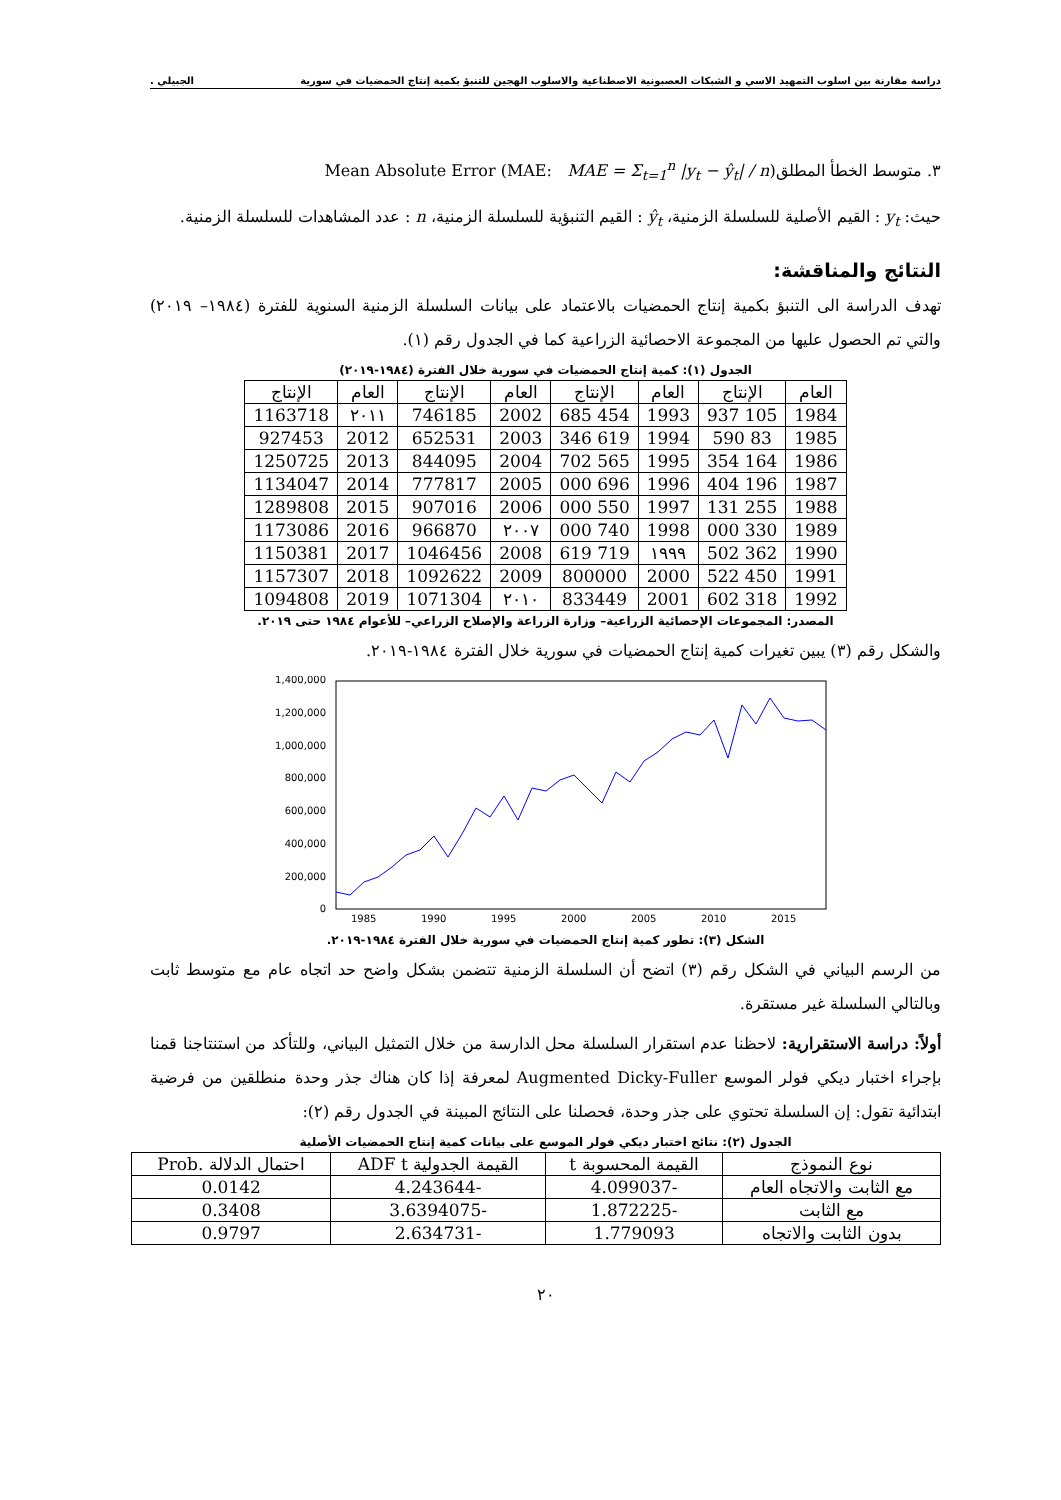دراسة مقارنة بين اسلوب التمهيد الاسي و الشبكات العصبونية الاصطناعية والاسلوب الهجين للتنبؤ بكمية إنتاج الحمضيات في سورية الجبيلي .
٣. متوسط الخطأ المطلق(Mean Absolute Error (MAE: MAE = Σ<sub>t=1</sub><sup>n</sup> |y<sub>t</sub> − ŷ<sub>t</sub>| / n
حيث: y<sub>t</sub> : القيم الأصلية للسلسلة الزمنية، ŷ<sub>t</sub> : القيم التنبؤية للسلسلة الزمنية، n : عدد المشاهدات للسلسلة الزمنية.
النتائج والمناقشة:
تهدف الدراسة الى التنبؤ بكمية إنتاج الحمضيات بالاعتماد على بيانات السلسلة الزمنية السنوية للفترة (١٩٨٤– ٢٠١٩) والتي تم الحصول عليها من المجموعة الاحصائية الزراعية كما في الجدول رقم (١).
الجدول (١): كمية إنتاج الحمضيات في سورية خلال الفترة (١٩٨٤-٢٠١٩)
| العام | الإنتاج | العام | الإنتاج | العام | الإنتاج | العام | الإنتاج |
| --- | --- | --- | --- | --- | --- | --- | --- |
| 1984 | 105 937 | 1993 | 454 685 | 2002 | 746185 | ٢٠١١ | 1163718 |
| 1985 | 83 590 | 1994 | 619 346 | 2003 | 652531 | 2012 | 927453 |
| 1986 | 164 354 | 1995 | 565 702 | 2004 | 844095 | 2013 | 1250725 |
| 1987 | 196 404 | 1996 | 696 000 | 2005 | 777817 | 2014 | 1134047 |
| 1988 | 255 131 | 1997 | 550 000 | 2006 | 907016 | 2015 | 1289808 |
| 1989 | 330 000 | 1998 | 740 000 | ٢٠٠٧ | 966870 | 2016 | 1173086 |
| 1990 | 362 502 | ١٩٩٩ | 719 619 | 2008 | 1046456 | 2017 | 1150381 |
| 1991 | 450 522 | 2000 | 800000 | 2009 | 1092622 | 2018 | 1157307 |
| 1992 | 318 602 | 2001 | 833449 | ٢٠١٠ | 1071304 | 2019 | 1094808 |
المصدر: المجموعات الإحصائية الزراعية– وزارة الزراعة والإصلاح الزراعي– للأعوام ١٩٨٤ حتى ٢٠١٩.
والشكل رقم (٣) يبين تغيرات كمية إنتاج الحمضيات في سورية خلال الفترة ١٩٨٤-٢٠١٩.
1,400,000
1,200,000
1,000,000
800,000
600,000
400,000
200,000
0
1985
1990
1995
2000
2005
2010
2015
الشكل (٣): تطور كمية إنتاج الحمضيات في سورية خلال الفترة ١٩٨٤-٢٠١٩.
من الرسم البياني في الشكل رقم (٣) اتضح أن السلسلة الزمنية تتضمن بشكل واضح حد اتجاه عام مع متوسط ثابت وبالتالي السلسلة غير مستقرة.
أولاً: دراسة الاستقرارية: لاحظنا عدم استقرار السلسلة محل الدارسة من خلال التمثيل البياني، وللتأكد من استنتاجنا قمنا بإجراء اختبار ديكي فولر الموسع Augmented Dicky-Fuller لمعرفة إذا كان هناك جذر وحدة منطلقين من فرضية ابتدائية تقول: إن السلسلة تحتوي على جذر وحدة، فحصلنا على النتائج المبينة في الجدول رقم (٢):
الجدول (٢): نتائج اختبار ديكي فولر الموسع على بيانات كمية إنتاج الحمضيات الأصلية
| نوع النموذج | القيمة المحسوبة t | القيمة الجدولية ADF t | احتمال الدلالة .Prob |
| --- | --- | --- | --- |
| مع الثابت والاتجاه العام | -4.099037 | -4.243644 | 0.0142 |
| مع الثابت | -1.872225 | -3.6394075 | 0.3408 |
| بدون الثابت والاتجاه | 1.779093 | -2.634731 | 0.9797 |
٢٠